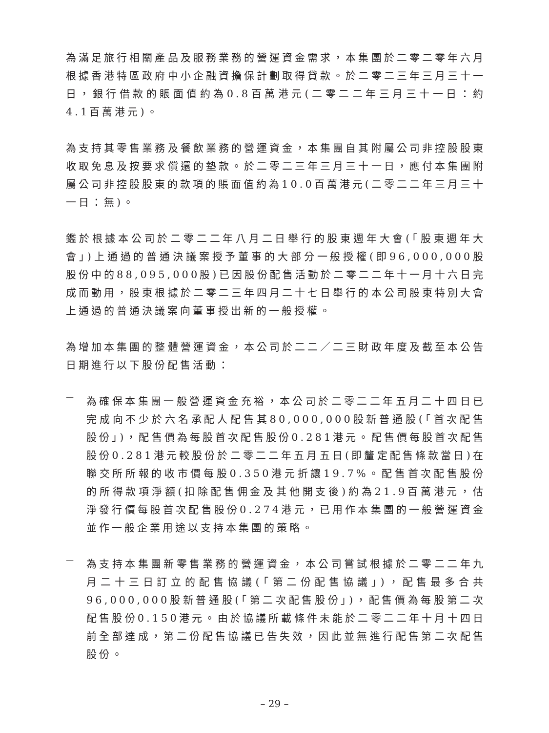為滿足旅行相關產品及服務業務的營運資金需求，本集團於二零二零年六月根據香港特區政府中小企融資擔保計劃取得貸款。於二零二三年三月三十一日，銀行借款的賬面值約為0.8百萬港元(二零二二年三月三十一日：約4.1百萬港元)。
為支持其零售業務及餐飲業務的營運資金，本集團自其附屬公司非控股股東收取免息及按要求償還的墊款。於二零二三年三月三十一日，應付本集團附屬公司非控股股東的款項的賬面值約為10.0百萬港元(二零二二年三月三十一日：無)。
鑑於根據本公司於二零二二年八月二日舉行的股東週年大會(「股東週年大會」)上通過的普通決議案授予董事的大部分一般授權(即96,000,000股股份中的88,095,000股)已因股份配售活動於二零二二年十一月十六日完成而動用，股東根據於二零二三年四月二十七日舉行的本公司股東特別大會上通過的普通決議案向董事授出新的一般授權。
為增加本集團的整體營運資金，本公司於二二／二三財政年度及截至本公告日期進行以下股份配售活動：
—
為確保本集團一般營運資金充裕，本公司於二零二二年五月二十四日已完成向不少於六名承配人配售其80,000,000股新普通股(「首次配售股份」)，配售價為每股首次配售股份0.281港元。配售價每股首次配售股份0.281港元較股份於二零二二年五月五日(即釐定配售條款當日)在聯交所所報的收市價每股0.350港元折讓19.7%。配售首次配售股份的所得款項淨額(扣除配售佣金及其他開支後)約為21.9百萬港元，估淨發行價每股首次配售股份0.274港元，已用作本集團的一般營運資金並作一般企業用途以支持本集團的策略。
—
為支持本集團新零售業務的營運資金，本公司嘗試根據於二零二二年九月二十三日訂立的配售協議(「第二份配售協議」)，配售最多合共96,000,000股新普通股(「第二次配售股份」)，配售價為每股第二次配售股份0.150港元。由於協議所載條件未能於二零二二年十月十四日前全部達成，第二份配售協議已告失效，因此並無進行配售第二次配售股份。
– 29 –